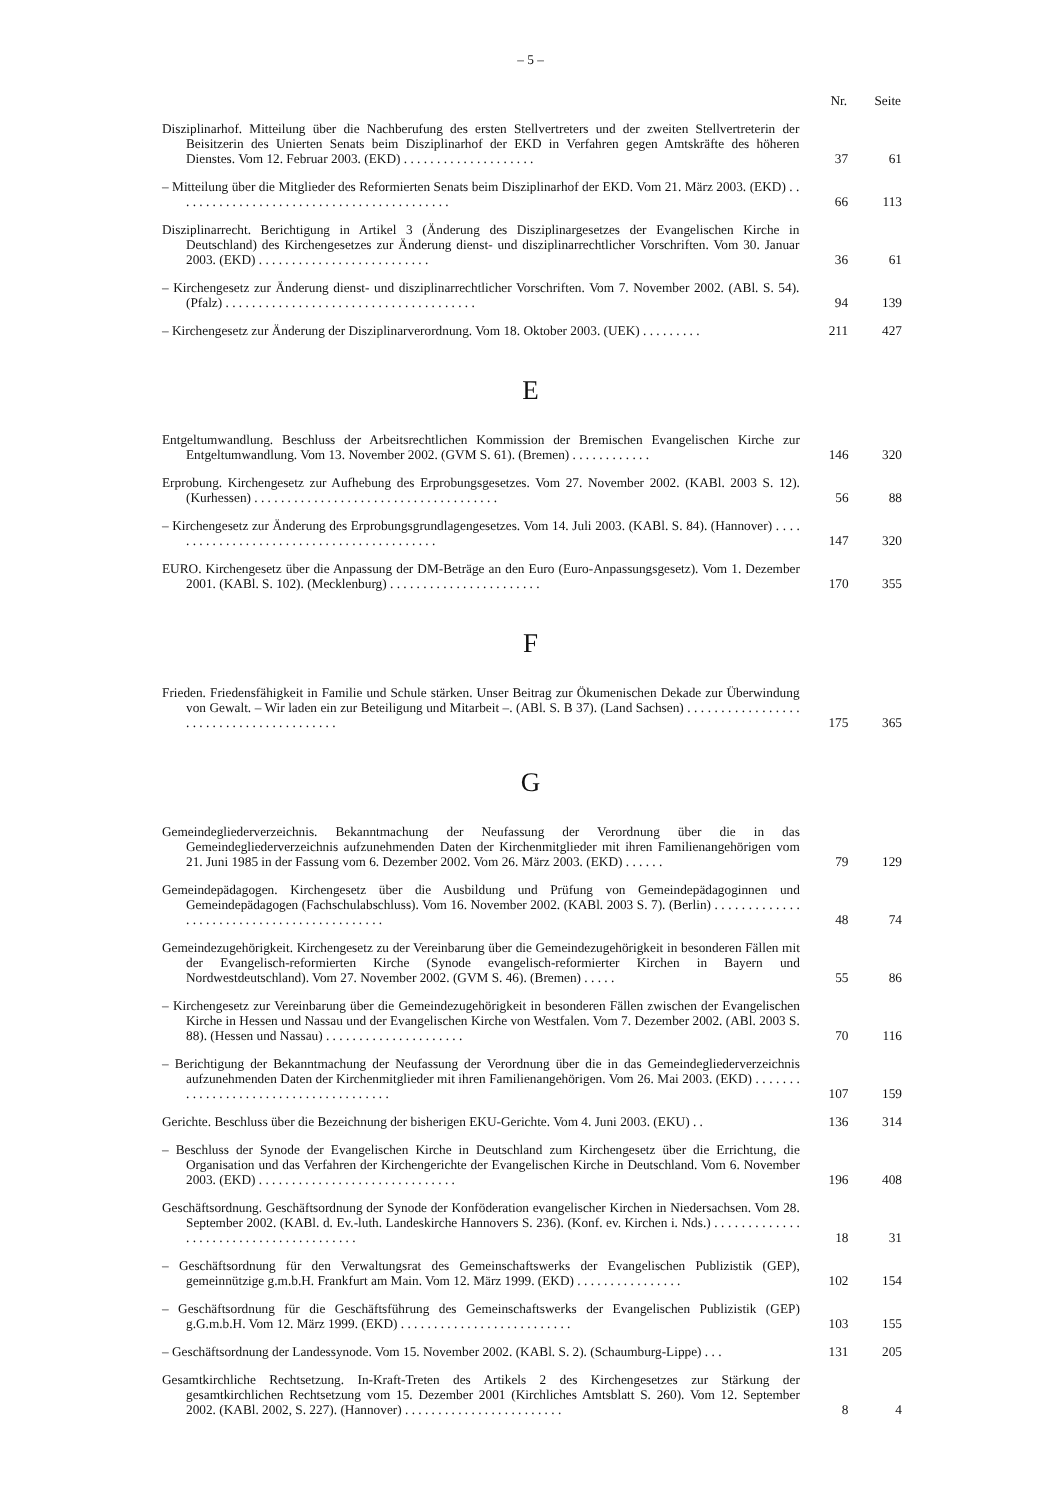– 5 –
| | Nr. | Seite |
| --- | --- | --- |
| Disziplinarhof. Mitteilung über die Nachberufung des ersten Stellvertreters und der zweiten Stellvertreterin der Beisitzerin des Unierten Senats beim Disziplinarhof der EKD in Verfahren gegen Amtskräfte des höheren Dienstes. Vom 12. Februar 2003. (EKD) . . . . . . . . . . . . . . . . . . . . | 37 | 61 |
| – Mitteilung über die Mitglieder des Reformierten Senats beim Disziplinarhof der EKD. Vom 21. März 2003. (EKD) . . . . . . . . . . . . . . . . . . . . . . . . . . . . . . . . . . . . . . . . . . | 66 | 113 |
| Disziplinarrecht. Berichtigung in Artikel 3 (Änderung des Disziplinargesetzes der Evangelischen Kirche in Deutschland) des Kirchengesetzes zur Änderung dienst- und disziplinarrechtlicher Vorschriften. Vom 30. Januar 2003. (EKD) . . . . . . . . . . . . . . . . . . . . . . . . . . | 36 | 61 |
| – Kirchengesetz zur Änderung dienst- und disziplinarrechtlicher Vorschriften. Vom 7. November 2002. (ABl. S. 54). (Pfalz) . . . . . . . . . . . . . . . . . . . . . . . . . . . . . . . . . . . . . . | 94 | 139 |
| – Kirchengesetz zur Änderung der Disziplinarverordnung. Vom 18. Oktober 2003. (UEK) . . . . . . . . . | 211 | 427 |
E
| Entgeltumwandlung. Beschluss der Arbeitsrechtlichen Kommission der Bremischen Evangelischen Kirche zur Entgeltumwandlung. Vom 13. November 2002. (GVM S. 61). (Bremen) . . . . . . . . . . . . | 146 | 320 |
| Erprobung. Kirchengesetz zur Aufhebung des Erprobungsgesetzes. Vom 27. November 2002. (KABl. 2003 S. 12). (Kurhessen) . . . . . . . . . . . . . . . . . . . . . . . . . . . . . . . . . . . . . | 56 | 88 |
| – Kirchengesetz zur Änderung des Erprobungsgrundlagengesetzes. Vom 14. Juli 2003. (KABl. S. 84). (Hannover) . . . . . . . . . . . . . . . . . . . . . . . . . . . . . . . . . . . . . . . . . . | 147 | 320 |
| EURO. Kirchengesetz über die Anpassung der DM-Beträge an den Euro (Euro-Anpassungsgesetz). Vom 1. Dezember 2001. (KABl. S. 102). (Mecklenburg) . . . . . . . . . . . . . . . . . . . . . . . | 170 | 355 |
F
| Frieden. Friedensfähigkeit in Familie und Schule stärken. Unser Beitrag zur Ökumenischen Dekade zur Überwindung von Gewalt. – Wir laden ein zur Beteiligung und Mitarbeit –. (ABl. S. B 37). (Land Sachsen) . . . . . . . . . . . . . . . . . . . . . . . . . . . . . . . . . . . . . . . . | 175 | 365 |
G
| Gemeindegliederverzeichnis. Bekanntmachung der Neufassung der Verordnung über die in das Gemeindegliederverzeichnis aufzunehmenden Daten der Kirchenmitglieder mit ihren Familienangehörigen vom 21. Juni 1985 in der Fassung vom 6. Dezember 2002. Vom 26. März 2003. (EKD) . . . . . . | 79 | 129 |
| Gemeindepädagogen. Kirchengesetz über die Ausbildung und Prüfung von Gemeindepädagoginnen und Gemeindepädagogen (Fachschulabschluss). Vom 16. November 2002. (KABl. 2003 S. 7). (Berlin) . . . . . . . . . . . . . . . . . . . . . . . . . . . . . . . . . . . . . . . . . . . | 48 | 74 |
| Gemeindezugehörigkeit. Kirchengesetz zu der Vereinbarung über die Gemeindezugehörigkeit in besonderen Fällen mit der Evangelisch-reformierten Kirche (Synode evangelisch-reformierter Kirchen in Bayern und Nordwestdeutschland). Vom 27. November 2002. (GVM S. 46). (Bremen) . . . . . | 55 | 86 |
| – Kirchengesetz zur Vereinbarung über die Gemeindezugehörigkeit in besonderen Fällen zwischen der Evangelischen Kirche in Hessen und Nassau und der Evangelischen Kirche von Westfalen. Vom 7. Dezember 2002. (ABl. 2003 S. 88). (Hessen und Nassau) . . . . . . . . . . . . . . . . . . . . . | 70 | 116 |
| – Berichtigung der Bekanntmachung der Neufassung der Verordnung über die in das Gemeindegliederverzeichnis aufzunehmenden Daten der Kirchenmitglieder mit ihren Familienangehörigen. Vom 26. Mai 2003. (EKD) . . . . . . . . . . . . . . . . . . . . . . . . . . . . . . . . . . . . . . | 107 | 159 |
| Gerichte. Beschluss über die Bezeichnung der bisherigen EKU-Gerichte. Vom 4. Juni 2003. (EKU) . . | 136 | 314 |
| – Beschluss der Synode der Evangelischen Kirche in Deutschland zum Kirchengesetz über die Errichtung, die Organisation und das Verfahren der Kirchengerichte der Evangelischen Kirche in Deutschland. Vom 6. November 2003. (EKD) . . . . . . . . . . . . . . . . . . . . . . . . . . . . . . | 196 | 408 |
| Geschäftsordnung. Geschäftsordnung der Synode der Konföderation evangelischer Kirchen in Niedersachsen. Vom 28. September 2002. (KABl. d. Ev.-luth. Landeskirche Hannovers S. 236). (Konf. ev. Kirchen i. Nds.) . . . . . . . . . . . . . . . . . . . . . . . . . . . . . . . . . . . . . . . | 18 | 31 |
| – Geschäftsordnung für den Verwaltungsrat des Gemeinschaftswerks der Evangelischen Publizistik (GEP), gemeinnützige g.m.b.H. Frankfurt am Main. Vom 12. März 1999. (EKD) . . . . . . . . . . . . . . . . | 102 | 154 |
| – Geschäftsordnung für die Geschäftsführung des Gemeinschaftswerks der Evangelischen Publizistik (GEP) g.G.m.b.H. Vom 12. März 1999. (EKD) . . . . . . . . . . . . . . . . . . . . . . . . . . | 103 | 155 |
| – Geschäftsordnung der Landessynode. Vom 15. November 2002. (KABl. S. 2). (Schaumburg-Lippe) . . . | 131 | 205 |
| Gesamtkirchliche Rechtsetzung. In-Kraft-Treten des Artikels 2 des Kirchengesetzes zur Stärkung der gesamtkirchlichen Rechtsetzung vom 15. Dezember 2001 (Kirchliches Amtsblatt S. 260). Vom 12. September 2002. (KABl. 2002, S. 227). (Hannover) . . . . . . . . . . . . . . . . . . . . . . . . | 8 | 4 |